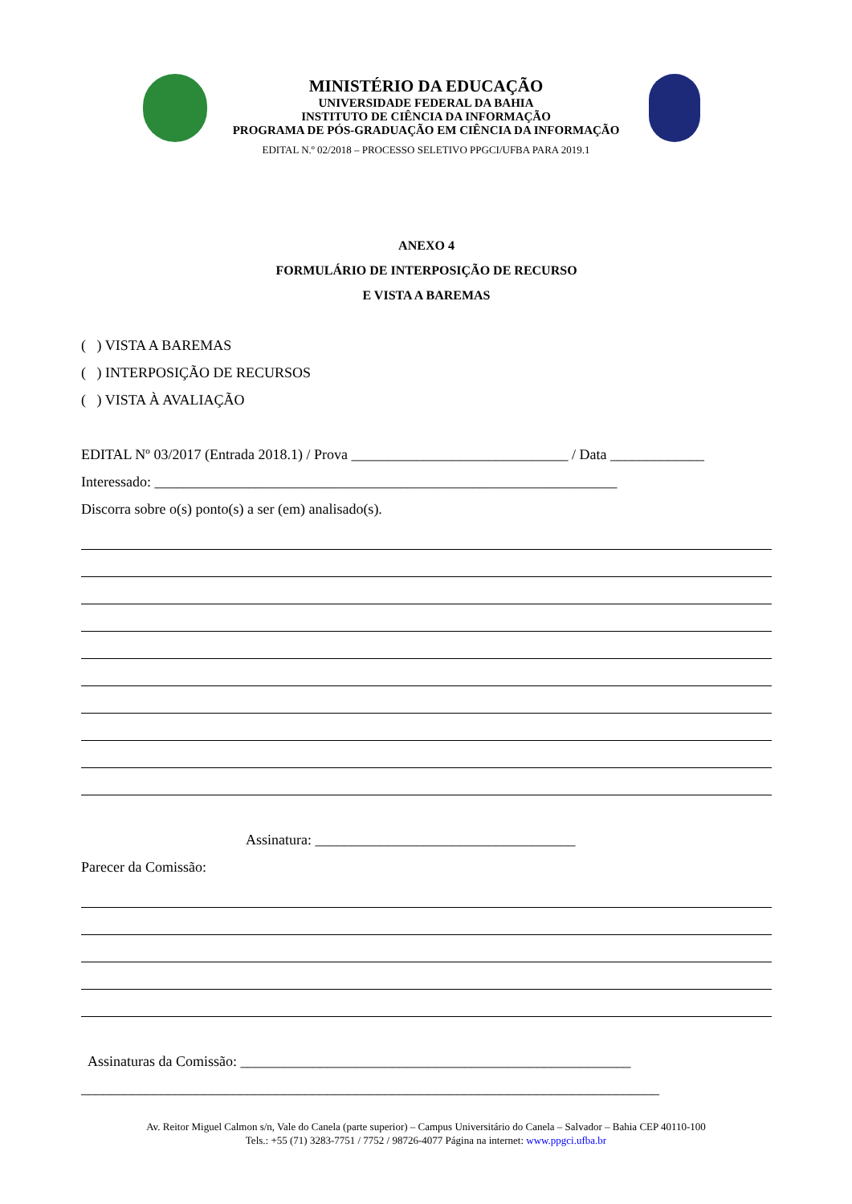MINISTÉRIO DA EDUCAÇÃO
UNIVERSIDADE FEDERAL DA BAHIA
INSTITUTO DE CIÊNCIA DA INFORMAÇÃO
PROGRAMA DE PÓS-GRADUAÇÃO EM CIÊNCIA DA INFORMAÇÃO
EDITAL N.º 02/2018 – PROCESSO SELETIVO PPGCI/UFBA PARA 2019.1
ANEXO 4
FORMULÁRIO DE INTERPOSIÇÃO DE RECURSO
E VISTA A BAREMAS
( ) VISTA A BAREMAS
( ) INTERPOSIÇÃO DE RECURSOS
( ) VISTA À AVALIAÇÃO
EDITAL Nº 03/2017 (Entrada 2018.1) / Prova ______________________________ / Data _____________
Interessado: ________________________________________________________________
Discorra sobre o(s) ponto(s) a ser (em) analisado(s).
Assinatura: ____________________________________
Parecer da Comissão:
Assinaturas da Comissão: ______________________________________________________
________________________________________________________________________________
Av. Reitor Miguel Calmon s/n, Vale do Canela (parte superior) – Campus Universitário do Canela – Salvador – Bahia CEP 40110-100
Tels.: +55 (71) 3283-7751 / 7752 / 98726-4077 Página na internet: www.ppgci.ufba.br